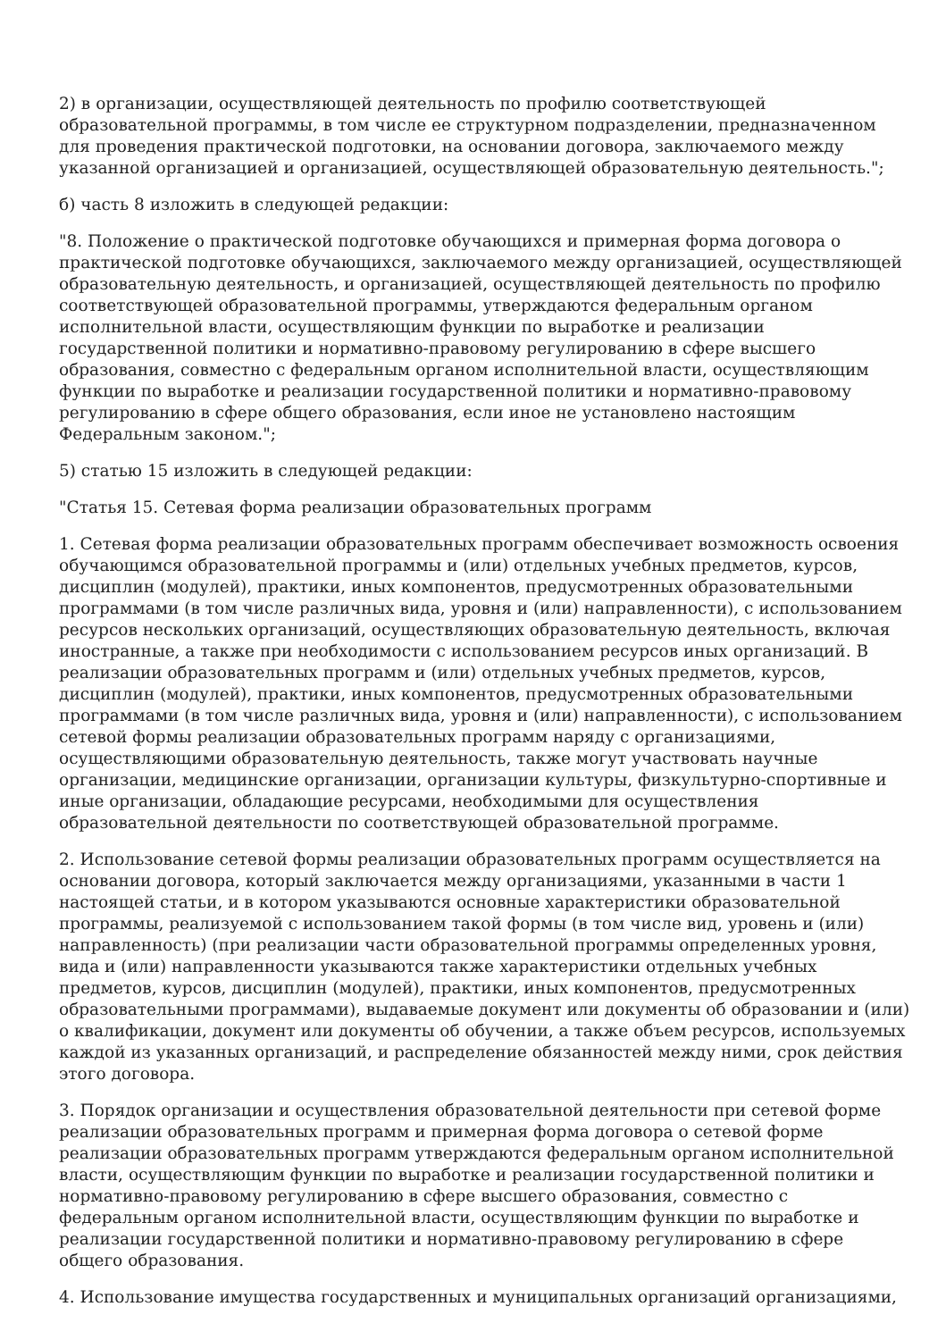2) в организации, осуществляющей деятельность по профилю соответствующей образовательной программы, в том числе ее структурном подразделении, предназначенном для проведения практической подготовки, на основании договора, заключаемого между указанной организацией и организацией, осуществляющей образовательную деятельность.";
б) часть 8 изложить в следующей редакции:
"8. Положение о практической подготовке обучающихся и примерная форма договора о практической подготовке обучающихся, заключаемого между организацией, осуществляющей образовательную деятельность, и организацией, осуществляющей деятельность по профилю соответствующей образовательной программы, утверждаются федеральным органом исполнительной власти, осуществляющим функции по выработке и реализации государственной политики и нормативно-правовому регулированию в сфере высшего образования, совместно с федеральным органом исполнительной власти, осуществляющим функции по выработке и реализации государственной политики и нормативно-правовому регулированию в сфере общего образования, если иное не установлено настоящим Федеральным законом.";
5) статью 15 изложить в следующей редакции:
"Статья 15. Сетевая форма реализации образовательных программ
1. Сетевая форма реализации образовательных программ обеспечивает возможность освоения обучающимся образовательной программы и (или) отдельных учебных предметов, курсов, дисциплин (модулей), практики, иных компонентов, предусмотренных образовательными программами (в том числе различных вида, уровня и (или) направленности), с использованием ресурсов нескольких организаций, осуществляющих образовательную деятельность, включая иностранные, а также при необходимости с использованием ресурсов иных организаций. В реализации образовательных программ и (или) отдельных учебных предметов, курсов, дисциплин (модулей), практики, иных компонентов, предусмотренных образовательными программами (в том числе различных вида, уровня и (или) направленности), с использованием сетевой формы реализации образовательных программ наряду с организациями, осуществляющими образовательную деятельность, также могут участвовать научные организации, медицинские организации, организации культуры, физкультурно-спортивные и иные организации, обладающие ресурсами, необходимыми для осуществления образовательной деятельности по соответствующей образовательной программе.
2. Использование сетевой формы реализации образовательных программ осуществляется на основании договора, который заключается между организациями, указанными в части 1 настоящей статьи, и в котором указываются основные характеристики образовательной программы, реализуемой с использованием такой формы (в том числе вид, уровень и (или) направленность) (при реализации части образовательной программы определенных уровня, вида и (или) направленности указываются также характеристики отдельных учебных предметов, курсов, дисциплин (модулей), практики, иных компонентов, предусмотренных образовательными программами), выдаваемые документ или документы об образовании и (или) о квалификации, документ или документы об обучении, а также объем ресурсов, используемых каждой из указанных организаций, и распределение обязанностей между ними, срок действия этого договора.
3. Порядок организации и осуществления образовательной деятельности при сетевой форме реализации образовательных программ и примерная форма договора о сетевой форме реализации образовательных программ утверждаются федеральным органом исполнительной власти, осуществляющим функции по выработке и реализации государственной политики и нормативно-правовому регулированию в сфере высшего образования, совместно с федеральным органом исполнительной власти, осуществляющим функции по выработке и реализации государственной политики и нормативно-правовому регулированию в сфере общего образования.
4. Использование имущества государственных и муниципальных организаций организациями,